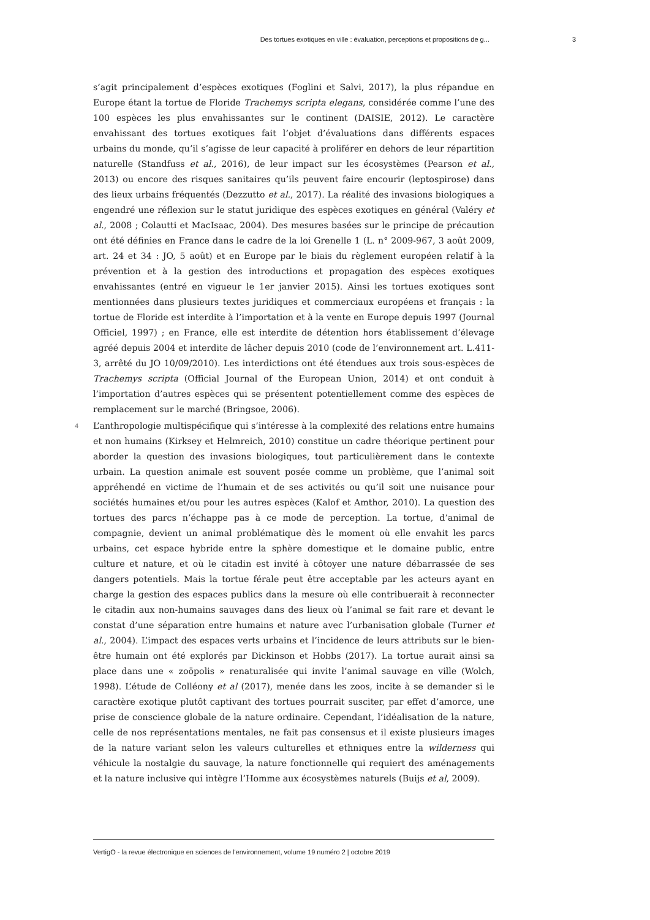Des tortues exotiques en ville : évaluation, perceptions et propositions de g... 3
s’agit principalement d’espèces exotiques (Foglini et Salvi, 2017), la plus répandue en Europe étant la tortue de Floride Trachemys scripta elegans, considérée comme l’une des 100 espèces les plus envahissantes sur le continent (DAISIE, 2012). Le caractère envahissant des tortues exotiques fait l’objet d’évaluations dans différents espaces urbains du monde, qu’il s’agisse de leur capacité à proliférer en dehors de leur répartition naturelle (Standfuss et al., 2016), de leur impact sur les écosystèmes (Pearson et al., 2013) ou encore des risques sanitaires qu’ils peuvent faire encourir (leptospirose) dans des lieux urbains fréquentés (Dezzutto et al., 2017). La réalité des invasions biologiques a engendré une réflexion sur le statut juridique des espèces exotiques en général (Valéry et al., 2008 ; Colautti et MacIsaac, 2004). Des mesures basées sur le principe de précaution ont été définies en France dans le cadre de la loi Grenelle 1 (L. n° 2009-967, 3 août 2009, art. 24 et 34 : JO, 5 août) et en Europe par le biais du règlement européen relatif à la prévention et à la gestion des introductions et propagation des espèces exotiques envahissantes (entré en vigueur le 1er janvier 2015). Ainsi les tortues exotiques sont mentionnées dans plusieurs textes juridiques et commerciaux européens et français : la tortue de Floride est interdite à l’importation et à la vente en Europe depuis 1997 (Journal Officiel, 1997) ; en France, elle est interdite de détention hors établissement d’élevage agréé depuis 2004 et interdite de lâcher depuis 2010 (code de l’environnement art. L.411-3, arrêté du JO 10/09/2010). Les interdictions ont été étendues aux trois sous-espèces de Trachemys scripta (Official Journal of the European Union, 2014) et ont conduit à l’importation d’autres espèces qui se présentent potentiellement comme des espèces de remplacement sur le marché (Bringsoe, 2006).
4 L’anthropologie multispécifique qui s’intéresse à la complexité des relations entre humains et non humains (Kirksey et Helmreich, 2010) constitue un cadre théorique pertinent pour aborder la question des invasions biologiques, tout particulièrement dans le contexte urbain. La question animale est souvent posée comme un problème, que l’animal soit appréhendé en victime de l’humain et de ses activités ou qu’il soit une nuisance pour sociétés humaines et/ou pour les autres espèces (Kalof et Amthor, 2010). La question des tortues des parcs n’échappe pas à ce mode de perception. La tortue, d’animal de compagnie, devient un animal problématique dès le moment où elle envahit les parcs urbains, cet espace hybride entre la sphère domestique et le domaine public, entre culture et nature, et où le citadin est invité à côtoyer une nature débarrassée de ses dangers potentiels. Mais la tortue férale peut être acceptable par les acteurs ayant en charge la gestion des espaces publics dans la mesure où elle contribuerait à reconnecter le citadin aux non-humains sauvages dans des lieux où l’animal se fait rare et devant le constat d’une séparation entre humains et nature avec l’urbanisation globale (Turner et al., 2004). L’impact des espaces verts urbains et l’incidence de leurs attributs sur le bien-être humain ont été explorés par Dickinson et Hobbs (2017). La tortue aurait ainsi sa place dans une « zoöpolis » renaturalisée qui invite l’animal sauvage en ville (Wolch, 1998). L’étude de Colléony et al (2017), menée dans les zoos, incite à se demander si le caractère exotique plutôt captivant des tortues pourrait susciter, par effet d’amorce, une prise de conscience globale de la nature ordinaire. Cependant, l’idéalisation de la nature, celle de nos représentations mentales, ne fait pas consensus et il existe plusieurs images de la nature variant selon les valeurs culturelles et ethniques entre la wilderness qui véhicule la nostalgie du sauvage, la nature fonctionnelle qui requiert des aménagements et la nature inclusive qui intègre l’Homme aux écosystèmes naturels (Buijs et al, 2009).
VertigO - la revue électronique en sciences de l'environnement, volume 19 numéro 2 | octobre 2019